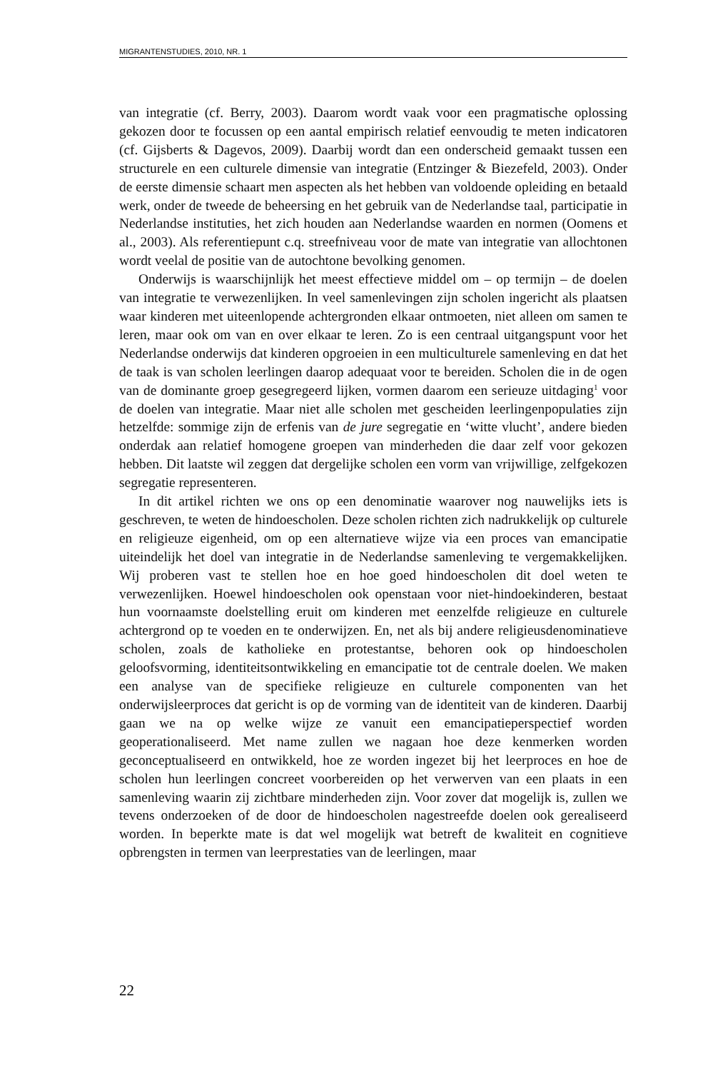MIGRANTENSTUDIES, 2010, NR. 1
van integratie (cf. Berry, 2003). Daarom wordt vaak voor een pragmatische oplossing gekozen door te focussen op een aantal empirisch relatief eenvoudig te meten indicatoren (cf. Gijsberts & Dagevos, 2009). Daarbij wordt dan een onderscheid gemaakt tussen een structurele en een culturele dimensie van integratie (Entzinger & Biezefeld, 2003). Onder de eerste dimensie schaart men aspecten als het hebben van voldoende opleiding en betaald werk, onder de tweede de beheersing en het gebruik van de Nederlandse taal, participatie in Nederlandse instituties, het zich houden aan Nederlandse waarden en normen (Oomens et al., 2003). Als referentiepunt c.q. streefniveau voor de mate van integratie van allochtonen wordt veelal de positie van de autochtone bevolking genomen.
Onderwijs is waarschijnlijk het meest effectieve middel om – op termijn – de doelen van integratie te verwezenlijken. In veel samenlevingen zijn scholen ingericht als plaatsen waar kinderen met uiteenlopende achtergronden elkaar ontmoeten, niet alleen om samen te leren, maar ook om van en over elkaar te leren. Zo is een centraal uitgangspunt voor het Nederlandse onderwijs dat kinderen opgroeien in een multiculturele samenleving en dat het de taak is van scholen leerlingen daarop adequaat voor te bereiden. Scholen die in de ogen van de dominante groep gesegregeerd lijken, vormen daarom een serieuze uitdaging<sup>1</sup> voor de doelen van integratie. Maar niet alle scholen met gescheiden leerlingenpopulaties zijn hetzelfde: sommige zijn de erfenis van de jure segregatie en ‘witte vlucht’, andere bieden onderdak aan relatief homogene groepen van minderheden die daar zelf voor gekozen hebben. Dit laatste wil zeggen dat dergelijke scholen een vorm van vrijwillige, zelfgekozen segregatie representeren.
In dit artikel richten we ons op een denominatie waarover nog nauwelijks iets is geschreven, te weten de hindoescholen. Deze scholen richten zich nadrukkelijk op culturele en religieuze eigenheid, om op een alternatieve wijze via een proces van emancipatie uiteindelijk het doel van integratie in de Nederlandse samenleving te vergemakkelijken. Wij proberen vast te stellen hoe en hoe goed hindoescholen dit doel weten te verwezenlijken. Hoewel hindoescholen ook openstaan voor niet-hindoekinderen, bestaat hun voornaamste doelstelling eruit om kinderen met eenzelfde religieuze en culturele achtergrond op te voeden en te onderwijzen. En, net als bij andere religieusdenominatieve scholen, zoals de katholieke en protestantse, behoren ook op hindoescholen geloofsvorming, identiteitsontwikkeling en emancipatie tot de centrale doelen. We maken een analyse van de specifieke religieuze en culturele componenten van het onderwijsleerproces dat gericht is op de vorming van de identiteit van de kinderen. Daarbij gaan we na op welke wijze ze vanuit een emancipatieperspectief worden geoperationaliseerd. Met name zullen we nagaan hoe deze kenmerken worden geconceptualiseerd en ontwikkeld, hoe ze worden ingezet bij het leerproces en hoe de scholen hun leerlingen concreet voorbereiden op het verwerven van een plaats in een samenleving waarin zij zichtbare minderheden zijn. Voor zover dat mogelijk is, zullen we tevens onderzoeken of de door de hindoescholen nagestreefde doelen ook gerealiseerd worden. In beperkte mate is dat wel mogelijk wat betreft de kwaliteit en cognitieve opbrengsten in termen van leerprestaties van de leerlingen, maar
22